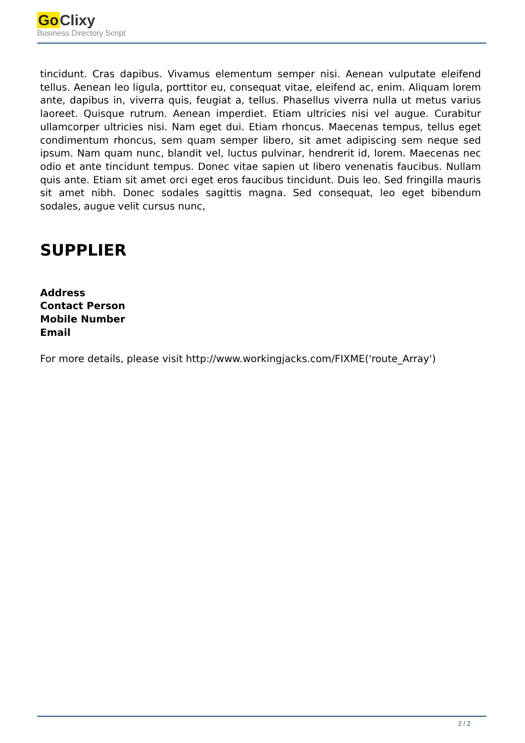Go Clixy
Business Directory Script
tincidunt. Cras dapibus. Vivamus elementum semper nisi. Aenean vulputate eleifend tellus. Aenean leo ligula, porttitor eu, consequat vitae, eleifend ac, enim. Aliquam lorem ante, dapibus in, viverra quis, feugiat a, tellus. Phasellus viverra nulla ut metus varius laoreet. Quisque rutrum. Aenean imperdiet. Etiam ultricies nisi vel augue. Curabitur ullamcorper ultricies nisi. Nam eget dui. Etiam rhoncus. Maecenas tempus, tellus eget condimentum rhoncus, sem quam semper libero, sit amet adipiscing sem neque sed ipsum. Nam quam nunc, blandit vel, luctus pulvinar, hendrerit id, lorem. Maecenas nec odio et ante tincidunt tempus. Donec vitae sapien ut libero venenatis faucibus. Nullam quis ante. Etiam sit amet orci eget eros faucibus tincidunt. Duis leo. Sed fringilla mauris sit amet nibh. Donec sodales sagittis magna. Sed consequat, leo eget bibendum sodales, augue velit cursus nunc,
SUPPLIER
Address
Contact Person
Mobile Number
Email
For more details, please visit http://www.workingjacks.com/FIXME('route_Array')
2 / 2